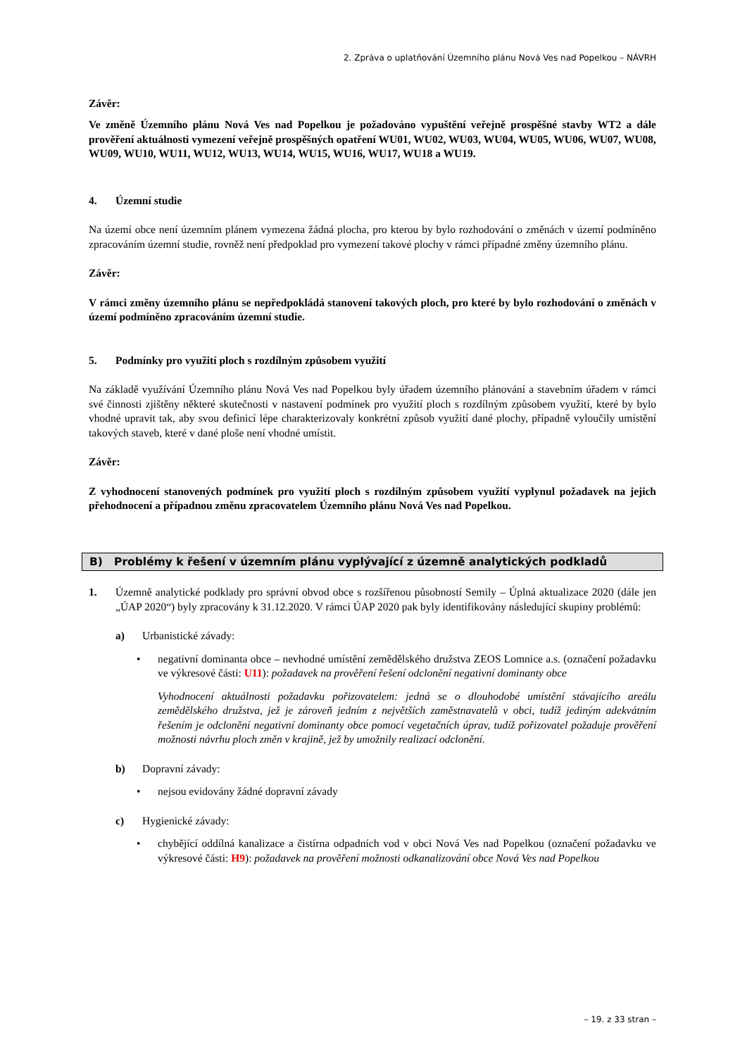2. Zpráva o uplatňování Územního plánu Nová Ves nad Popelkou – NÁVRH
Závěr:
Ve změně Územního plánu Nová Ves nad Popelkou je požadováno vypuštění veřejně prospěšné stavby WT2 a dále prověření aktuálnosti vymezení veřejně prospěšných opatření WU01, WU02, WU03, WU04, WU05, WU06, WU07, WU08, WU09, WU10, WU11, WU12, WU13, WU14, WU15, WU16, WU17, WU18 a WU19.
4. Územní studie
Na území obce není územním plánem vymezena žádná plocha, pro kterou by bylo rozhodování o změnách v území podmíněno zpracováním územní studie, rovněž není předpoklad pro vymezení takové plochy v rámci případné změny územního plánu.
Závěr:
V rámci změny územního plánu se nepředpokládá stanovení takových ploch, pro které by bylo rozhodování o změnách v území podmíněno zpracováním územní studie.
5. Podmínky pro využití ploch s rozdílným způsobem využití
Na základě využívání Územního plánu Nová Ves nad Popelkou byly úřadem územního plánování a stavebním úřadem v rámci své činnosti zjištěny některé skutečnosti v nastavení podmínek pro využití ploch s rozdílným způsobem využití, které by bylo vhodné upravit tak, aby svou definicí lépe charakterizovaly konkrétní způsob využití dané plochy, případně vyloučily umístění takových staveb, které v dané ploše není vhodné umístit.
Závěr:
Z vyhodnocení stanovených podmínek pro využití ploch s rozdílným způsobem využití vyplynul požadavek na jejich přehodnocení a případnou změnu zpracovatelem Územního plánu Nová Ves nad Popelkou.
B) Problémy k řešení v územním plánu vyplývající z územně analytických podkladů
1. Územně analytické podklady pro správní obvod obce s rozšířenou působností Semily – Úplná aktualizace 2020 (dále jen „ÚAP 2020“) byly zpracovány k 31.12.2020. V rámci ÚAP 2020 pak byly identifikovány následující skupiny problémů:
a) Urbanistické závady:
• negativní dominanta obce – nevhodné umístění zemědělského družstva ZEOS Lomnice a.s. (označení požadavku ve výkresové části: U11): požadavek na prověření řešení odclonění negativní dominanty obce
Vyhodnocení aktuálnosti požadavku pořizovatelem: jedná se o dlouhodobé umístění stávajícího areálu zemědělského družstva, jež je zároveň jedním z největších zaměstnavatelů v obci, tudíž jediným adekvátním řešením je odclonění negativní dominanty obce pomocí vegetačních úprav, tudíž pořizovatel požaduje prověření možnosti návrhu ploch změn v krajině, jež by umožnily realizací odclonění.
b) Dopravní závady:
• nejsou evidovány žádné dopravní závady
c) Hygienické závady:
• chybějící oddílná kanalizace a čistírna odpadních vod v obci Nová Ves nad Popelkou (označení požadavku ve výkresové části: H9): požadavek na prověření možnosti odkanalizování obce Nová Ves nad Popelkou
– 19. z 33 stran –